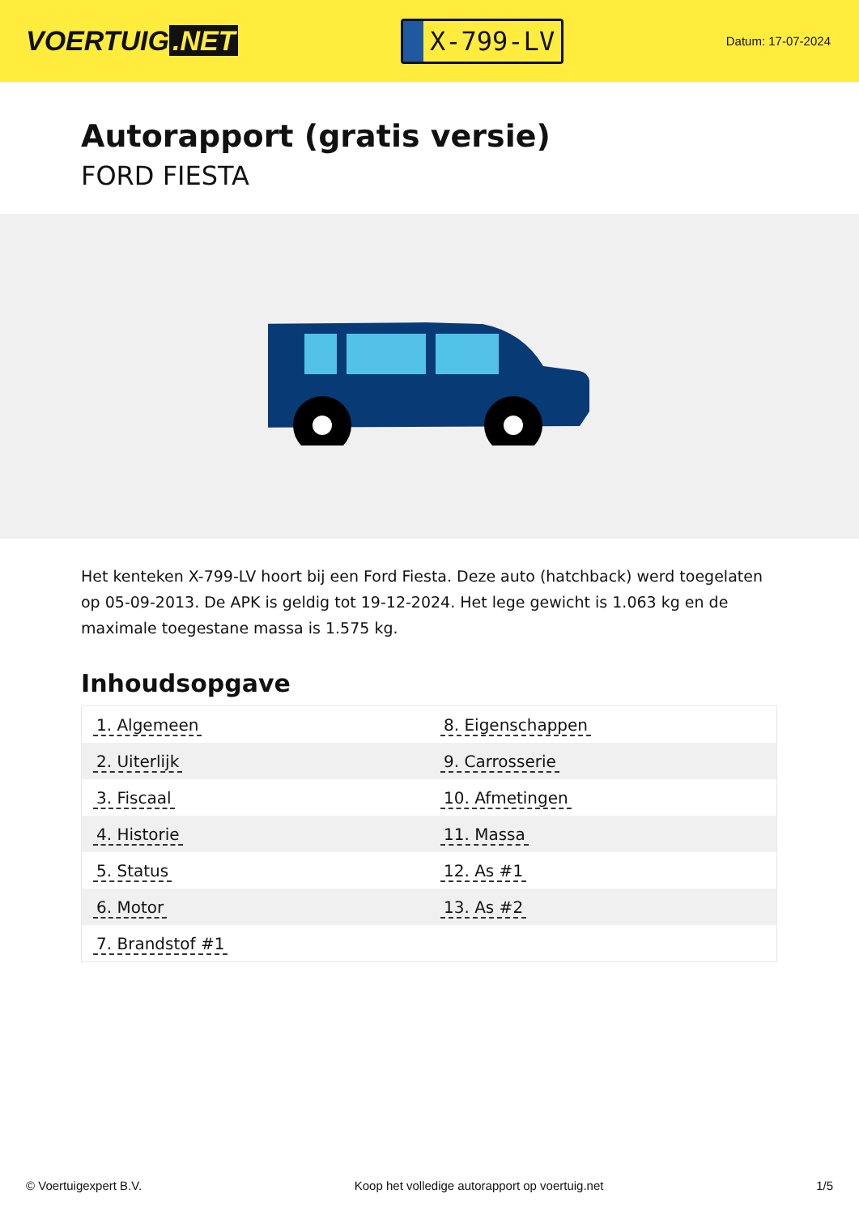VOERTUIG.NET
X-799-LV
Datum: 17-07-2024
Autorapport (gratis versie)
FORD FIESTA
Het kenteken X-799-LV hoort bij een Ford Fiesta. Deze auto (hatchback) werd toegelaten op 05-09-2013. De APK is geldig tot 19-12-2024. Het lege gewicht is 1.063 kg en de maximale toegestane massa is 1.575 kg.
Inhoudsopgave
| 1. Algemeen | 8. Eigenschappen |
| 2. Uiterlijk | 9. Carrosserie |
| 3. Fiscaal | 10. Afmetingen |
| 4. Historie | 11. Massa |
| 5. Status | 12. As #1 |
| 6. Motor | 13. As #2 |
| 7. Brandstof #1 | |
© Voertuigexpert B.V. Koop het volledige autorapport op voertuig.net 1/5